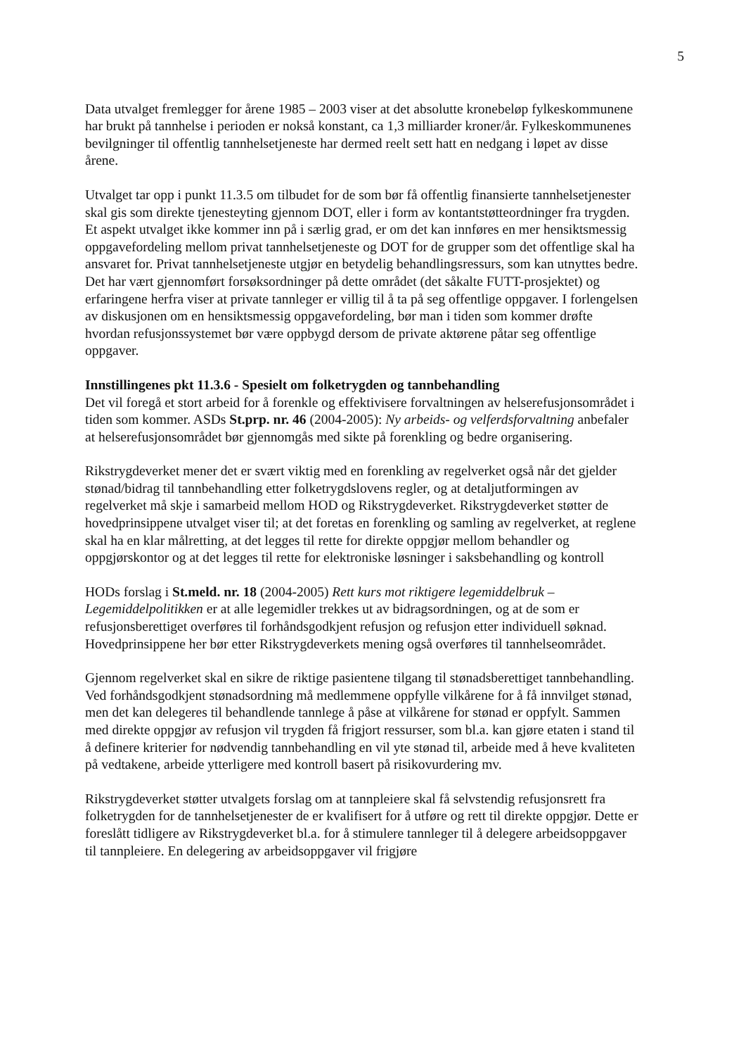5
Data utvalget fremlegger for årene 1985 – 2003 viser at det absolutte kronebeløp fylkeskommunene har brukt på tannhelse i perioden er nokså konstant, ca 1,3 milliarder kroner/år. Fylkeskommunenes bevilgninger til offentlig tannhelsetjeneste har dermed reelt sett hatt en nedgang i løpet av disse årene.
Utvalget tar opp i punkt 11.3.5 om tilbudet for de som bør få offentlig finansierte tannhelsetjenester skal gis som direkte tjenesteyting gjennom DOT, eller i form av kontantstøtteordninger fra trygden.
Et aspekt utvalget ikke kommer inn på i særlig grad, er om det kan innføres en mer hensiktsmessig oppgavefordeling mellom privat tannhelsetjeneste og DOT for de grupper som det offentlige skal ha ansvaret for. Privat tannhelsetjeneste utgjør en betydelig behandlingsressurs, som kan utnyttes bedre. Det har vært gjennomført forsøksordninger på dette området (det såkalte FUTT-prosjektet) og erfaringene herfra viser at private tannleger er villig til å ta på seg offentlige oppgaver. I forlengelsen av diskusjonen om en hensiktsmessig oppgavefordeling, bør man i tiden som kommer drøfte hvordan refusjonssystemet bør være oppbygd dersom de private aktørene påtar seg offentlige oppgaver.
Innstillingenes pkt 11.3.6 - Spesielt om folketrygden og tannbehandling
Det vil foregå et stort arbeid for å forenkle og effektivisere forvaltningen av helserefusjonsområdet i tiden som kommer. ASDs St.prp. nr. 46 (2004-2005): Ny arbeids- og velferdsforvaltning anbefaler at helserefusjonsområdet bør gjennomgås med sikte på forenkling og bedre organisering.
Rikstrygdeverket mener det er svært viktig med en forenkling av regelverket også når det gjelder stønad/bidrag til tannbehandling etter folketrygdslovens regler, og at detaljutformingen av regelverket må skje i samarbeid mellom HOD og Rikstrygdeverket. Rikstrygdeverket støtter de hovedprinsippene utvalget viser til; at det foretas en forenkling og samling av regelverket, at reglene skal ha en klar målretting, at det legges til rette for direkte oppgjør mellom behandler og oppgjørskontor og at det legges til rette for elektroniske løsninger i saksbehandling og kontroll
HODs forslag i St.meld. nr. 18 (2004-2005) Rett kurs mot riktigere legemiddelbruk – Legemiddelpolitikken er at alle legemidler trekkes ut av bidragsordningen, og at de som er refusjonsberettiget overføres til forhåndsgodkjent refusjon og refusjon etter individuell søknad. Hovedprinsippene her bør etter Rikstrygdeverkets mening også overføres til tannhelseområdet.
Gjennom regelverket skal en sikre de riktige pasientene tilgang til stønadsberettiget tannbehandling. Ved forhåndsgodkjent stønadsordning må medlemmene oppfylle vilkårene for å få innvilget stønad, men det kan delegeres til behandlende tannlege å påse at vilkårene for stønad er oppfylt. Sammen med direkte oppgjør av refusjon vil trygden få frigjort ressurser, som bl.a. kan gjøre etaten i stand til å definere kriterier for nødvendig tannbehandling en vil yte stønad til, arbeide med å heve kvaliteten på vedtakene, arbeide ytterligere med kontroll basert på risikovurdering mv.
Rikstrygdeverket støtter utvalgets forslag om at tannpleiere skal få selvstendig refusjonsrett fra folketrygden for de tannhelsetjenester de er kvalifisert for å utføre og rett til direkte oppgjør. Dette er foreslått tidligere av Rikstrygdeverket bl.a. for å stimulere tannleger til å delegere arbeidsoppgaver til tannpleiere. En delegering av arbeidsoppgaver vil frigjøre